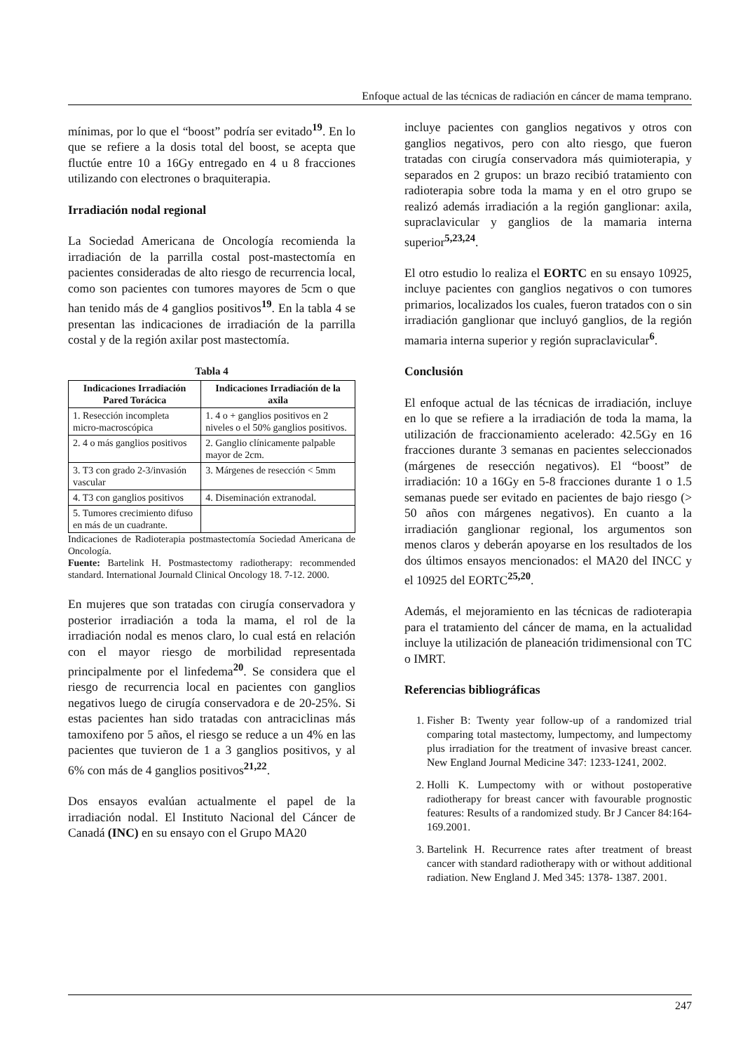Enfoque actual de las técnicas de radiación en cáncer de mama temprano.
mínimas, por lo que el “boost” podría ser evitado<sup>19</sup>. En lo que se refiere a la dosis total del boost, se acepta que fluctúe entre 10 a 16Gy entregado en 4 u 8 fracciones utilizando con electrones o braquiterapia.
Irradiación nodal regional
La Sociedad Americana de Oncología recomienda la irradiación de la parrilla costal post-mastectomía en pacientes consideradas de alto riesgo de recurrencia local, como son pacientes con tumores mayores de 5cm o que han tenido más de 4 ganglios positivos<sup>19</sup>. En la tabla 4 se presentan las indicaciones de irradiación de la parrilla costal y de la región axilar post mastectomía.
Tabla 4
| Indicaciones Irradiación Pared Torácica | Indicaciones Irradiación de la axila |
| --- | --- |
| 1. Resección incompleta micro-macroscópica | 1. 4 o + ganglios positivos en 2 niveles o el 50% ganglios positivos. |
| 2. 4 o más ganglios positivos | 2. Ganglio clínicamente palpable mayor de 2cm. |
| 3. T3 con grado 2-3/invasión vascular | 3. Márgenes de resección < 5mm |
| 4. T3 con ganglios positivos | 4. Diseminación extranodal. |
| 5. Tumores crecimiento difuso en más de un cuadrante. | |
Indicaciones de Radioterapia postmastectomía Sociedad Americana de Oncología.
Fuente: Bartelink H. Postmastectomy radiotherapy: recommended standard. International Journald Clinical Oncology 18. 7-12. 2000.
En mujeres que son tratadas con cirugía conservadora y posterior irradiación a toda la mama, el rol de la irradiación nodal es menos claro, lo cual está en relación con el mayor riesgo de morbilidad representada principalmente por el linfedema<sup>20</sup>. Se considera que el riesgo de recurrencia local en pacientes con ganglios negativos luego de cirugía conservadora e de 20-25%. Si estas pacientes han sido tratadas con antraciclinas más tamoxifeno por 5 años, el riesgo se reduce a un 4% en las pacientes que tuvieron de 1 a 3 ganglios positivos, y al 6% con más de 4 ganglios positivos<sup>21,22</sup>.
Dos ensayos evalúan actualmente el papel de la irradiación nodal. El Instituto Nacional del Cáncer de Canadá (INC) en su ensayo con el Grupo MA20
incluye pacientes con ganglios negativos y otros con ganglios negativos, pero con alto riesgo, que fueron tratadas con cirugía conservadora más quimioterapia, y separados en 2 grupos: un brazo recibió tratamiento con radioterapia sobre toda la mama y en el otro grupo se realizó además irradiación a la región ganglionar: axila, supraclavicular y ganglios de la mamaria interna superior<sup>5,23,24</sup>.
El otro estudio lo realiza el EORTC en su ensayo 10925, incluye pacientes con ganglios negativos o con tumores primarios, localizados los cuales, fueron tratados con o sin irradiación ganglionar que incluyó ganglios, de la región mamaria interna superior y región supraclavicular<sup>6</sup>.
Conclusión
El enfoque actual de las técnicas de irradiación, incluye en lo que se refiere a la irradiación de toda la mama, la utilización de fraccionamiento acelerado: 42.5Gy en 16 fracciones durante 3 semanas en pacientes seleccionados (márgenes de resección negativos). El “boost” de irradiación: 10 a 16Gy en 5-8 fracciones durante 1 o 1.5 semanas puede ser evitado en pacientes de bajo riesgo (> 50 años con márgenes negativos). En cuanto a la irradiación ganglionar regional, los argumentos son menos claros y deberán apoyarse en los resultados de los dos últimos ensayos mencionados: el MA20 del INCC y el 10925 del EORTC<sup>25,20</sup>.
Además, el mejoramiento en las técnicas de radioterapia para el tratamiento del cáncer de mama, en la actualidad incluye la utilización de planeación tridimensional con TC o IMRT.
Referencias bibliográficas
1. Fisher B: Twenty year follow-up of a randomized trial comparing total mastectomy, lumpectomy, and lumpectomy plus irradiation for the treatment of invasive breast cancer. New England Journal Medicine 347: 1233-1241, 2002.
2. Holli K. Lumpectomy with or without postoperative radiotherapy for breast cancer with favourable prognostic features: Results of a randomized study. Br J Cancer 84:164-169.2001.
3. Bartelink H. Recurrence rates after treatment of breast cancer with standard radiotherapy with or without additional radiation. New England J. Med 345: 1378- 1387. 2001.
247